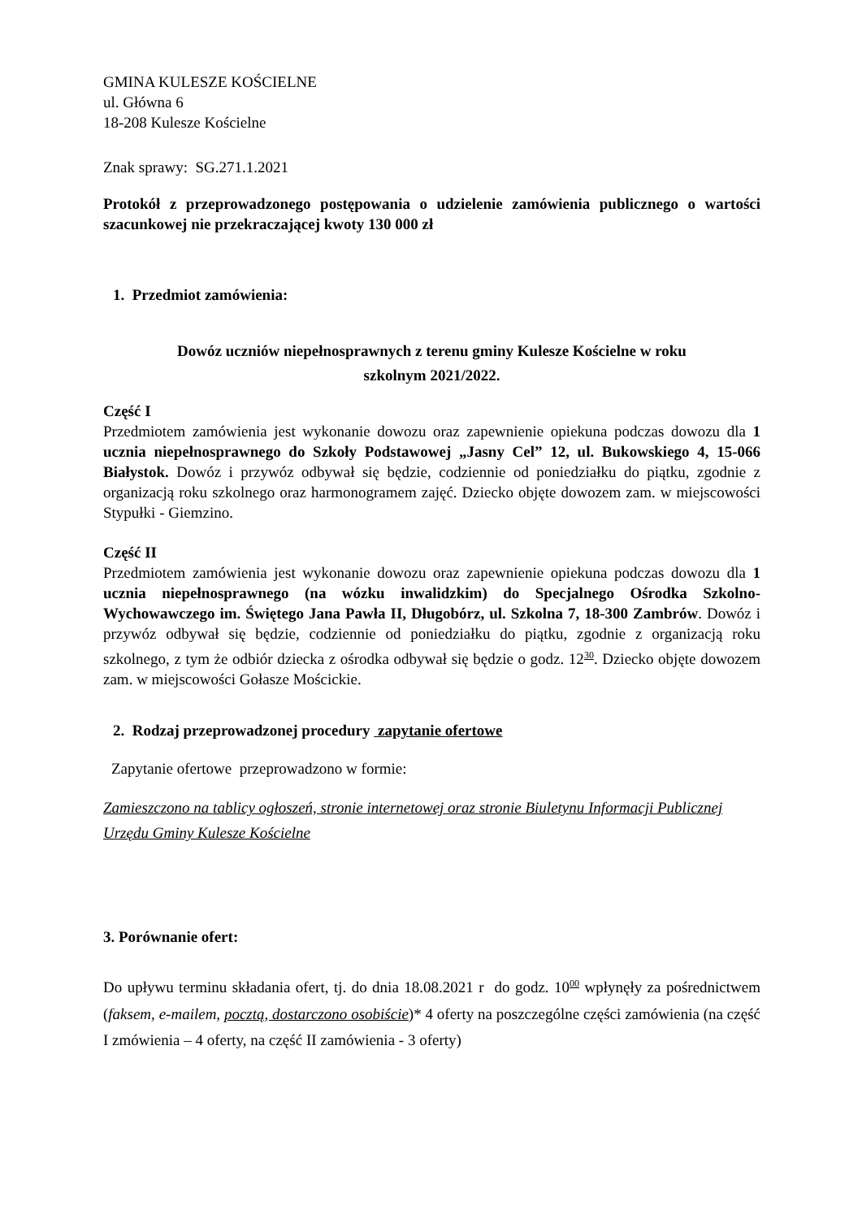GMINA KULESZE KOŚCIELNE
ul. Główna 6
18-208 Kulesze Kościelne
Znak sprawy: SG.271.1.2021
Protokół z przeprowadzonego postępowania o udzielenie zamówienia publicznego o wartości szacunkowej nie przekraczającej kwoty 130 000 zł
1. Przedmiot zamówienia:
Dowóz uczniów niepełnosprawnych z terenu gminy Kulesze Kościelne w roku
szkolnym 2021/2022.
Część I
Przedmiotem zamówienia jest wykonanie dowozu oraz zapewnienie opiekuna podczas dowozu dla 1 ucznia niepełnosprawnego do Szkoły Podstawowej „Jasny Cel” 12, ul. Bukowskiego 4, 15-066 Białystok. Dowóz i przywóz odbywał się będzie, codziennie od poniedziałku do piątku, zgodnie z organizacją roku szkolnego oraz harmonogramem zajęć. Dziecko objęte dowozem zam. w miejscowości Stypułki - Giemzino.
Część II
Przedmiotem zamówienia jest wykonanie dowozu oraz zapewnienie opiekuna podczas dowozu dla 1 ucznia niepełnosprawnego (na wózku inwalidzkim) do Specjalnego Ośrodka Szkolno-Wychowawczego im. Świętego Jana Pawła II, Długobórz, ul. Szkolna 7, 18-300 Zambrów. Dowóz i przywóz odbywał się będzie, codziennie od poniedziałku do piątku, zgodnie z organizacją roku szkolnego, z tym że odbiór dziecka z ośrodka odbywał się będzie o godz. 12<sup>30</sup>. Dziecko objęte dowozem zam. w miejscowości Gołasze Mościckie.
2. Rodzaj przeprowadzonej procedury zapytanie ofertowe
Zapytanie ofertowe przeprowadzono w formie:
Zamieszczono na tablicy ogłoszeń, stronie internetowej oraz stronie Biuletynu Informacji Publicznej Urzędu Gminy Kulesze Kościelne
3. Porównanie ofert:
Do upływu terminu składania ofert, tj. do dnia 18.08.2021 r do godz. 10<sup>00</sup> wpłynęły za pośrednictwem (faksem, e-mailem, pocztą, dostarczono osobiście)* 4 oferty na poszczególne części zamówienia (na część I zmówienia – 4 oferty, na część II zamówienia - 3 oferty)